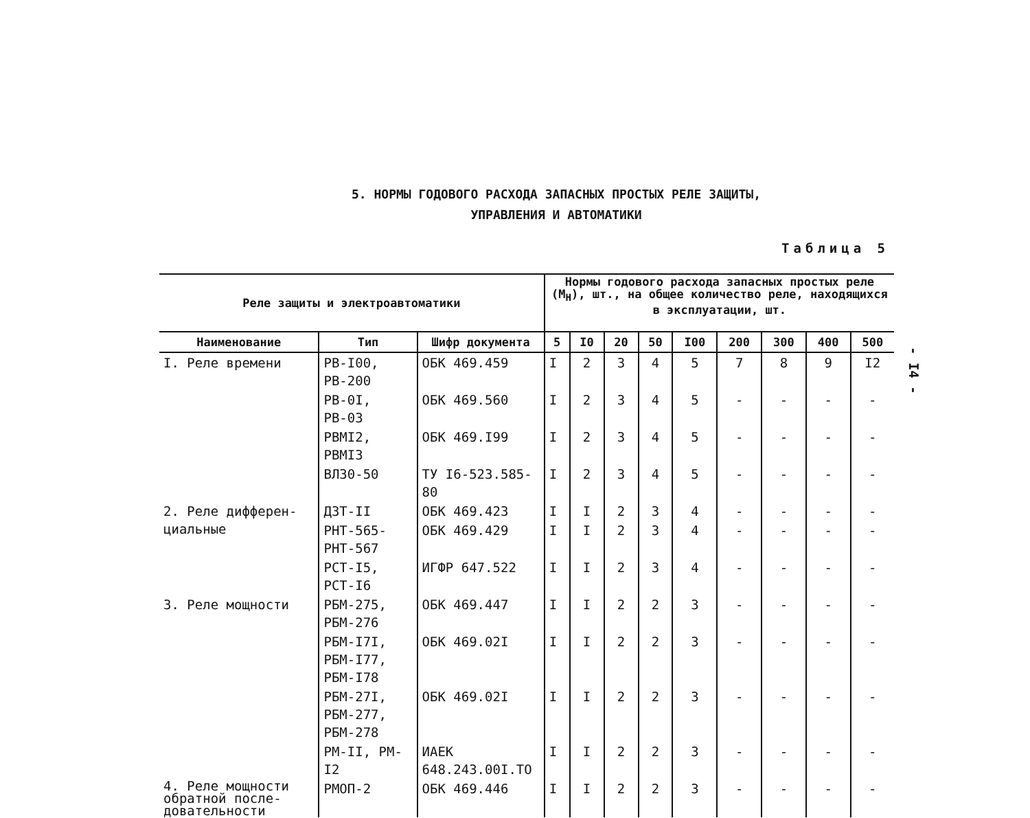5. НОРМЫ ГОДОВОГО РАСХОДА ЗАПАСНЫХ ПРОСТЫХ РЕЛЕ ЗАЩИТЫ,
УПРАВЛЕНИЯ И АВТОМАТИКИ
Таблица 5
- I4 -
| Реле защиты и электроавтоматики | | | Нормы годового расхода запасных простых реле (M<sub>H</sub>), шт., на общее количество реле, находящихся в эксплуатации, шт. | | | | | | | | |
| --- | --- | --- | --- | --- | --- | --- | --- | --- | --- | --- | --- |
| Наименование | Тип | Шифр документа | 5 | I0 | 20 | 50 | I00 | 200 | 300 | 400 | 500 |
| I. Реле времени | РВ-I00, РВ-200 | ОБК 469.459 | I | 2 | 3 | 4 | 5 | 7 | 8 | 9 | I2 |
| | РВ-0I, РВ-03 | ОБК 469.560 | I | 2 | 3 | 4 | 5 | - | - | - | - |
| | РВМI2, РВМI3 | ОБК 469.I99 | I | 2 | 3 | 4 | 5 | - | - | - | - |
| | ВЛ30-50 | ТУ I6-523.585-80 | I | 2 | 3 | 4 | 5 | - | - | - | - |
| 2. Реле дифферен- циальные | ДЗТ-II | ОБК 469.423 | I | I | 2 | 3 | 4 | - | - | - | - |
| | РНТ-565-РНТ-567 | ОБК 469.429 | I | I | 2 | 3 | 4 | - | - | - | - |
| | РСТ-I5, РСТ-I6 | ИГФР 647.522 | I | I | 2 | 3 | 4 | - | - | - | - |
| 3. Реле мощности | РБМ-275, РБМ-276 | ОБК 469.447 | I | I | 2 | 2 | 3 | - | - | - | - |
| | РБМ-I7I, РБМ-I77, РБМ-I78 | ОБК 469.02I | I | I | 2 | 2 | 3 | - | - | - | - |
| | РБМ-27I, РБМ-277, РБМ-278 | ОБК 469.02I | I | I | 2 | 2 | 3 | - | - | - | - |
| | РМ-II, РМ-I2 | ИАЕК 648.243.00I.ТО | I | I | 2 | 2 | 3 | - | - | - | - |
| 4. Реле мощности обратной после-довательности | РМОП-2 | ОБК 469.446 | I | I | 2 | 2 | 3 | - | - | - | - |